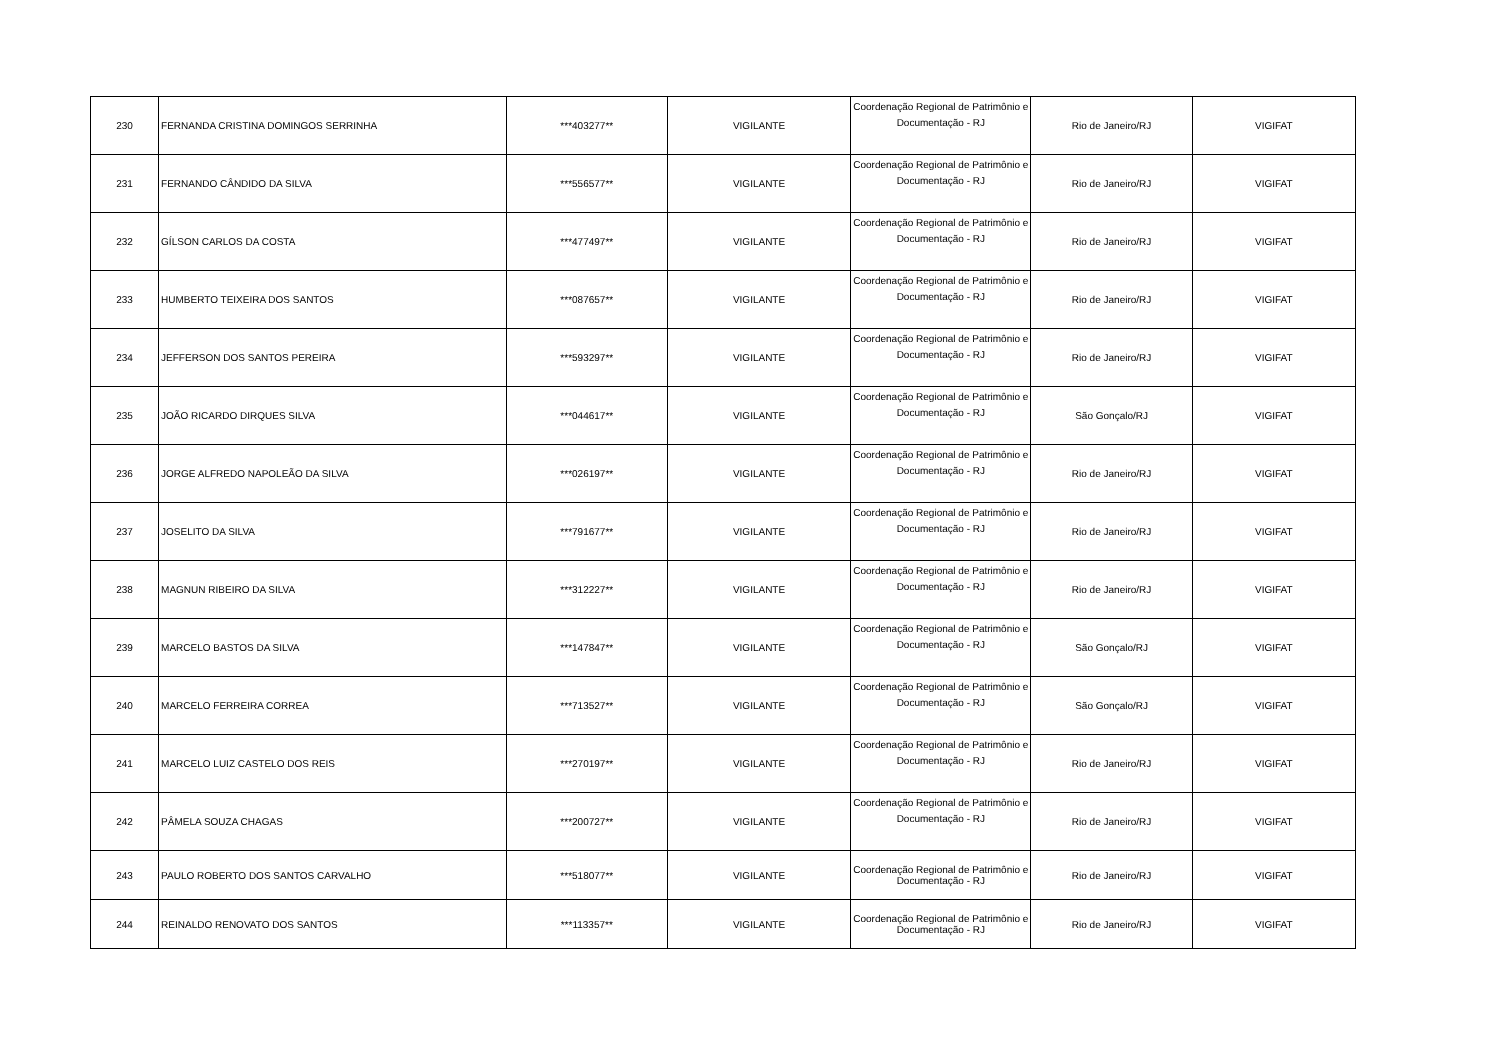| 230 | FERNANDA CRISTINA DOMINGOS SERRINHA | ***403277** | VIGILANTE | Coordenação Regional de Patrimônio e Documentação - RJ | Rio de Janeiro/RJ | VIGIFAT |
| 231 | FERNANDO CÂNDIDO DA SILVA | ***556577** | VIGILANTE | Coordenação Regional de Patrimônio e Documentação - RJ | Rio de Janeiro/RJ | VIGIFAT |
| 232 | GÍLSON CARLOS DA COSTA | ***477497** | VIGILANTE | Coordenação Regional de Patrimônio e Documentação - RJ | Rio de Janeiro/RJ | VIGIFAT |
| 233 | HUMBERTO TEIXEIRA DOS SANTOS | ***087657** | VIGILANTE | Coordenação Regional de Patrimônio e Documentação - RJ | Rio de Janeiro/RJ | VIGIFAT |
| 234 | JEFFERSON DOS SANTOS PEREIRA | ***593297** | VIGILANTE | Coordenação Regional de Patrimônio e Documentação - RJ | Rio de Janeiro/RJ | VIGIFAT |
| 235 | JOÃO RICARDO DIRQUES SILVA | ***044617** | VIGILANTE | Coordenação Regional de Patrimônio e Documentação - RJ | São Gonçalo/RJ | VIGIFAT |
| 236 | JORGE ALFREDO NAPOLEÃO DA SILVA | ***026197** | VIGILANTE | Coordenação Regional de Patrimônio e Documentação - RJ | Rio de Janeiro/RJ | VIGIFAT |
| 237 | JOSELITO DA SILVA | ***791677** | VIGILANTE | Coordenação Regional de Patrimônio e Documentação - RJ | Rio de Janeiro/RJ | VIGIFAT |
| 238 | MAGNUN RIBEIRO DA SILVA | ***312227** | VIGILANTE | Coordenação Regional de Patrimônio e Documentação - RJ | Rio de Janeiro/RJ | VIGIFAT |
| 239 | MARCELO BASTOS DA SILVA | ***147847** | VIGILANTE | Coordenação Regional de Patrimônio e Documentação - RJ | São Gonçalo/RJ | VIGIFAT |
| 240 | MARCELO FERREIRA CORREA | ***713527** | VIGILANTE | Coordenação Regional de Patrimônio e Documentação - RJ | São Gonçalo/RJ | VIGIFAT |
| 241 | MARCELO LUIZ CASTELO DOS REIS | ***270197** | VIGILANTE | Coordenação Regional de Patrimônio e Documentação - RJ | Rio de Janeiro/RJ | VIGIFAT |
| 242 | PÂMELA SOUZA CHAGAS | ***200727** | VIGILANTE | Coordenação Regional de Patrimônio e Documentação - RJ | Rio de Janeiro/RJ | VIGIFAT |
| 243 | PAULO ROBERTO DOS SANTOS CARVALHO | ***518077** | VIGILANTE | Coordenação Regional de Patrimônio e Documentação - RJ | Rio de Janeiro/RJ | VIGIFAT |
| 244 | REINALDO RENOVATO DOS SANTOS | ***113357** | VIGILANTE | Coordenação Regional de Patrimônio e Documentação - RJ | Rio de Janeiro/RJ | VIGIFAT |